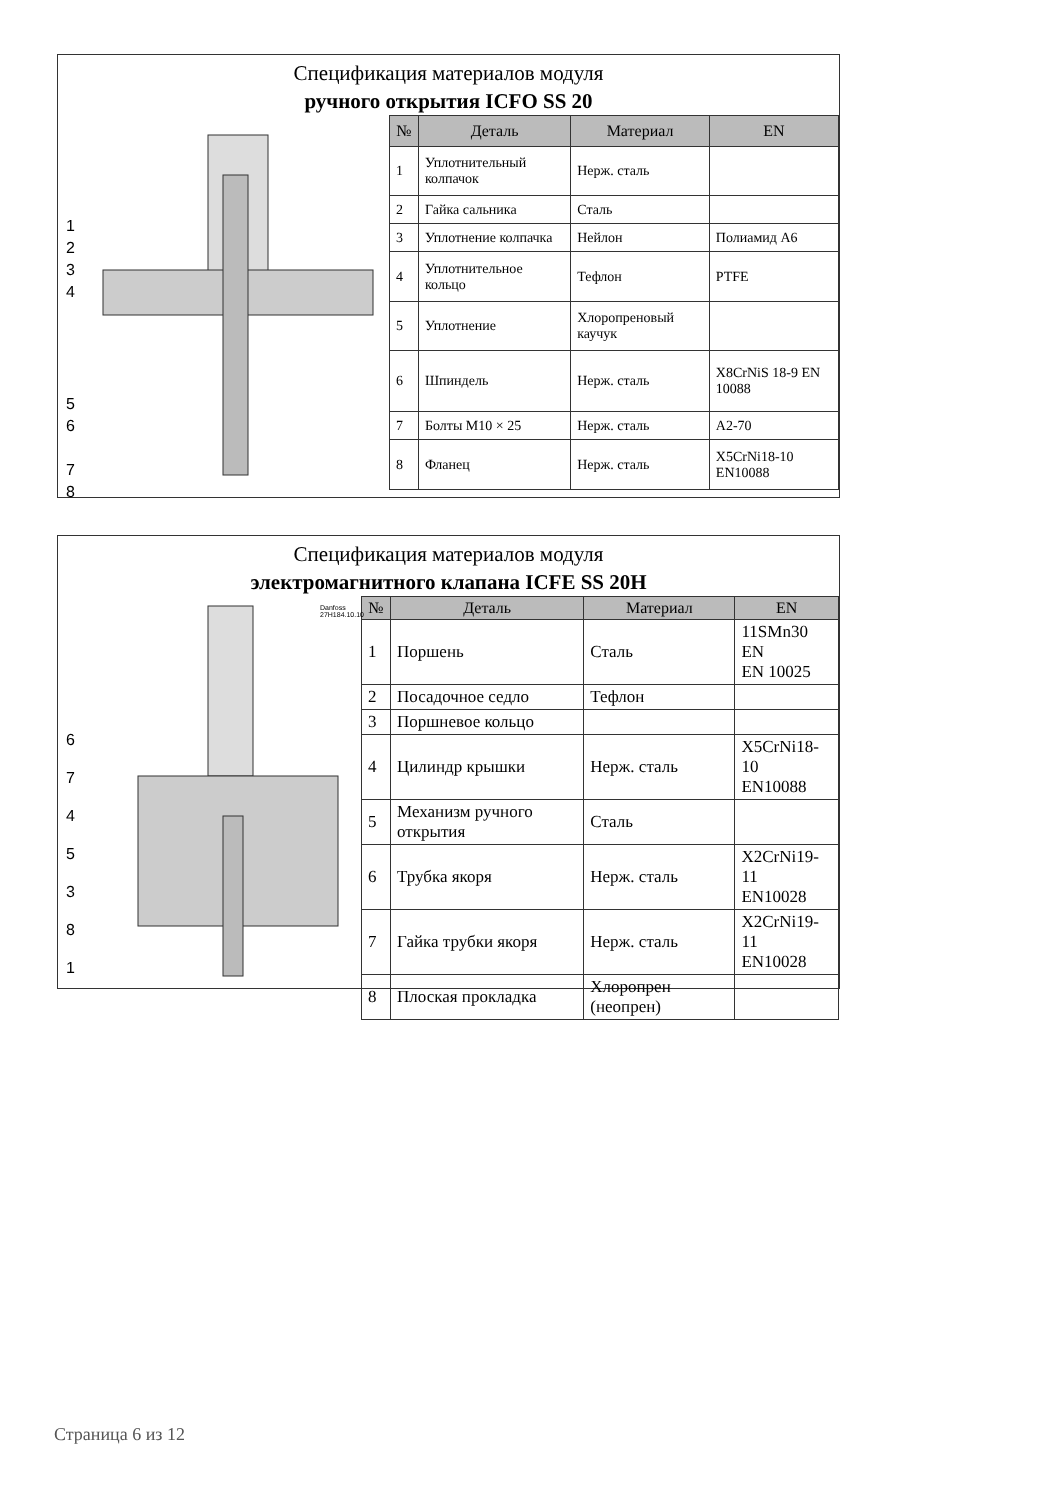Спецификация материалов модуля
ручного открытия ICFO SS 20
1
2
3
4
5
6
7
8
| № | Деталь | Материал | EN |
| --- | --- | --- | --- |
| 1 | Уплотнительный колпачок | Нерж. сталь | |
| 2 | Гайка сальника | Сталь | |
| 3 | Уплотнение колпачка | Нейлон | Полиамид А6 |
| 4 | Уплотнительное кольцо | Тефлон | PTFE |
| 5 | Уплотнение | Хлоропреновый каучук | |
| 6 | Шпиндель | Нерж. сталь | X8CrNiS 18-9 EN 10088 |
| 7 | Болты M10 × 25 | Нерж. сталь | A2-70 |
| 8 | Фланец | Нерж. сталь | X5CrNi18-10 EN10088 |
Спецификация материалов модуля
электромагнитного клапана ICFE SS 20H
Danfoss 27H184.10.10
6
7
4
5
3
8
1
| № | Деталь | Материал | EN |
| --- | --- | --- | --- |
| 1 | Поршень | Сталь | 11SMn30 EN EN 10025 |
| 2 | Посадочное седло | Тефлон | |
| 3 | Поршневое кольцо | | |
| 4 | Цилиндр крышки | Нерж. сталь | X5CrNi18-10 EN10088 |
| 5 | Механизм ручного открытия | Сталь | |
| 6 | Трубка якоря | Нерж. сталь | X2CrNi19-11 EN10028 |
| 7 | Гайка трубки якоря | Нерж. сталь | X2CrNi19-11 EN10028 |
| 8 | Плоская прокладка | Хлоропрен (неопрен) | |
Страница 6 из 12